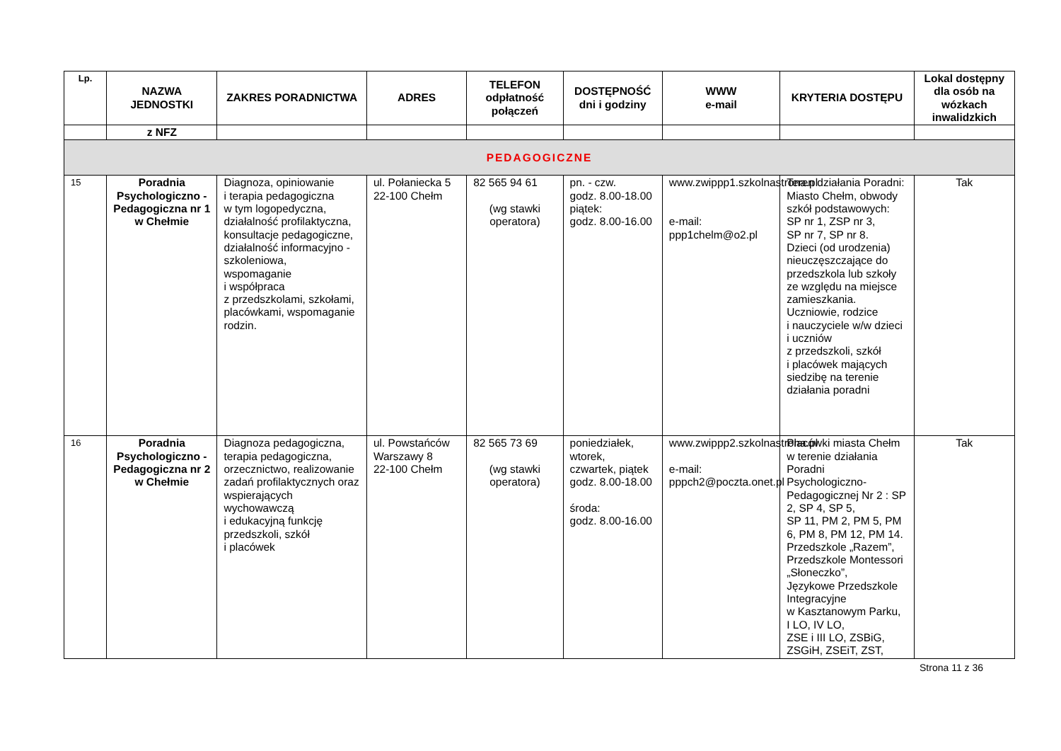| Lp. | NAZWA JEDNOSTKI | ZAKRES PORADNICTWA | ADRES | TELEFON odpłatność połączeń | DOSTĘPNOŚĆ dni i godziny | WWW e-mail | KRYTERIA DOSTĘPU | Lokal dostępny dla osób na wózkach inwalidzkich |
| --- | --- | --- | --- | --- | --- | --- | --- | --- |
| | z NFZ | | | | | | | |
| PEDAGOGICZNE | | | | | | | | |
| 15 | Poradnia Psychologiczno - Pedagogiczna nr 1 w Chełmie | Diagnoza, opiniowanie i terapia pedagogiczna w tym logopedyczna, działalność profilaktyczna, konsultacje pedagogiczne, działalność informacyjno -szkoleniowa, wspomaganie i współpraca z przedszkolami, szkołami, placówkami, wspomaganie rodzin. | ul. Połaniecka 5 22-100 Chełm | 82 565 94 61 (wg stawki operatora) | pn. - czw. godz. 8.00-18.00 piątek: godz. 8.00-16.00 | www.zwippp1.szkolnastrona.pl e-mail: ppp1chelm@o2.pl | Teren działania Poradni: Miasto Chełm, obwody szkół podstawowych: SP nr 1, ZSP nr 3, SP nr 7, SP nr 8. Dzieci (od urodzenia) nieuczęszczające do przedszkola lub szkoły ze względu na miejsce zamieszkania. Uczniowie, rodzice i nauczyciele w/w dzieci i uczniów z przedszkoli, szkół i placówek mających siedzibę na terenie działania poradni | Tak |
| 16 | Poradnia Psychologiczno - Pedagogiczna nr 2 w Chełmie | Diagnoza pedagogiczna, terapia pedagogiczna, orzecznictwo, realizowanie zadań profilaktycznych oraz wspierających wychowawczą i edukacyjną funkcję przedszkoli, szkół i placówek | ul. Powstańców Warszawy 8 22-100 Chełm | 82 565 73 69 (wg stawki operatora) | poniedziałek, wtorek, czwartek, piątek godz. 8.00-18.00 środa: godz. 8.00-16.00 | www.zwippp2.szkolnastrona.pl e-mail: pppch2@poczta.onet.pl | Placówki miasta Chełm w terenie działania Poradni Psychologiczno-Pedagogicznej Nr 2 : SP 2, SP 4, SP 5, SP 11, PM 2, PM 5, PM 6, PM 8, PM 12, PM 14. Przedszkole „Razem”, Przedszkole Montessori „Słoneczko”, Językowe Przedszkole Integracyjne w Kasztanowym Parku, I LO, IV LO, ZSE i III LO, ZSBiG, ZSGiH, ZSEiT, ZST, | Tak |
Strona 11 z 36